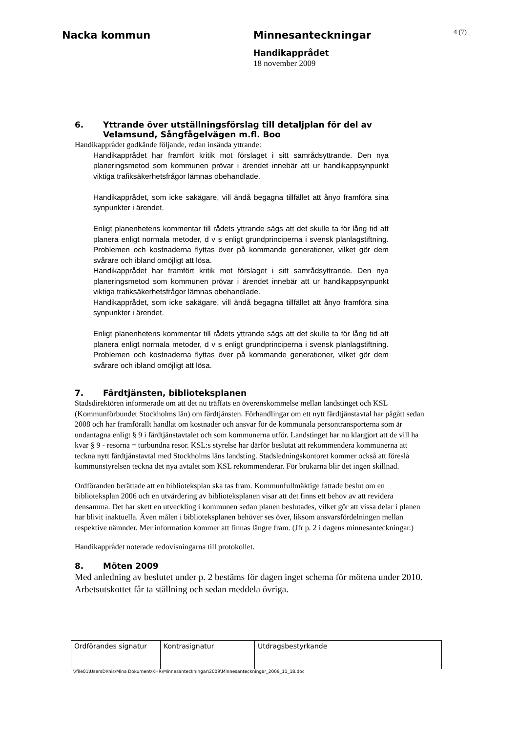Nacka kommun Minnesanteckningar
4 (7)
Handikapprådet
18 november 2009
6. Yttrande över utställningsförslag till detaljplan för del av Velamsund, Sångfågelvägen m.fl. Boo
Handikapprådet godkände följande, redan insända yttrande:
Handikapprådet har framfört kritik mot förslaget i sitt samrådsyttrande. Den nya planeringsmetod som kommunen prövar i ärendet innebär att ur handikappsynpunkt viktiga trafiksäkerhetsfrågor lämnas obehandlade.
Handikapprådet, som icke sakägare, vill ändå begagna tillfället att ånyo framföra sina synpunkter i ärendet.
Enligt planenhetens kommentar till rådets yttrande sägs att det skulle ta för lång tid att planera enligt normala metoder, d v s enligt grundprinciperna i svensk planlagstiftning. Problemen och kostnaderna flyttas över på kommande generationer, vilket gör dem svårare och ibland omöjligt att lösa.
Handikapprådet har framfört kritik mot förslaget i sitt samrådsyttrande. Den nya planeringsmetod som kommunen prövar i ärendet innebär att ur handikappsynpunkt viktiga trafiksäkerhetsfrågor lämnas obehandlade.
Handikapprådet, som icke sakägare, vill ändå begagna tillfället att ånyo framföra sina synpunkter i ärendet.
Enligt planenhetens kommentar till rådets yttrande sägs att det skulle ta för lång tid att planera enligt normala metoder, d v s enligt grundprinciperna i svensk planlagstiftning. Problemen och kostnaderna flyttas över på kommande generationer, vilket gör dem svårare och ibland omöjligt att lösa.
7. Färdtjänsten, biblioteksplanen
Stadsdirektören informerade om att det nu träffats en överenskommelse mellan landstinget och KSL (Kommunförbundet Stockholms län) om färdtjänsten. Förhandlingar om ett nytt färdtjänstavtal har pågått sedan 2008 och har framförallt handlat om kostnader och ansvar för de kommunala persontransporterna som är undantagna enligt § 9 i färdtjänstavtalet och som kommunerna utför. Landstinget har nu klargjort att de vill ha kvar § 9 - resorna = turbundna resor. KSL:s styrelse har därför beslutat att rekommendera kommunerna att teckna nytt färdtjänstavtal med Stockholms läns landsting. Stadsledningskontoret kommer också att föreslå kommunstyrelsen teckna det nya avtalet som KSL rekommenderar. För brukarna blir det ingen skillnad.
Ordföranden berättade att en biblioteksplan ska tas fram. Kommunfullmäktige fattade beslut om en biblioteksplan 2006 och en utvärdering av biblioteksplanen visar att det finns ett behov av att revidera densamma. Det har skett en utveckling i kommunen sedan planen beslutades, vilket gör att vissa delar i planen har blivit inaktuella. Även målen i biblioteksplanen behöver ses över, liksom ansvarsfördelningen mellan respektive nämnder. Mer information kommer att finnas längre fram. (Jfr p. 2 i dagens minnesanteckningar.)
Handikapprådet noterade redovisningarna till protokollet.
8. Möten 2009
Med anledning av beslutet under p. 2 bestäms för dagen inget schema för mötena under 2010. Arbetsutskottet får ta ställning och sedan meddela övriga.
| Ordförandes signatur | Kontrasignatur | Utdragsbestyrkande |
\\file01\UsersDI\his\Mina Dokument\KHR\Minnesanteckningar\2009\Minnesanteckningar_2009_11_18.doc